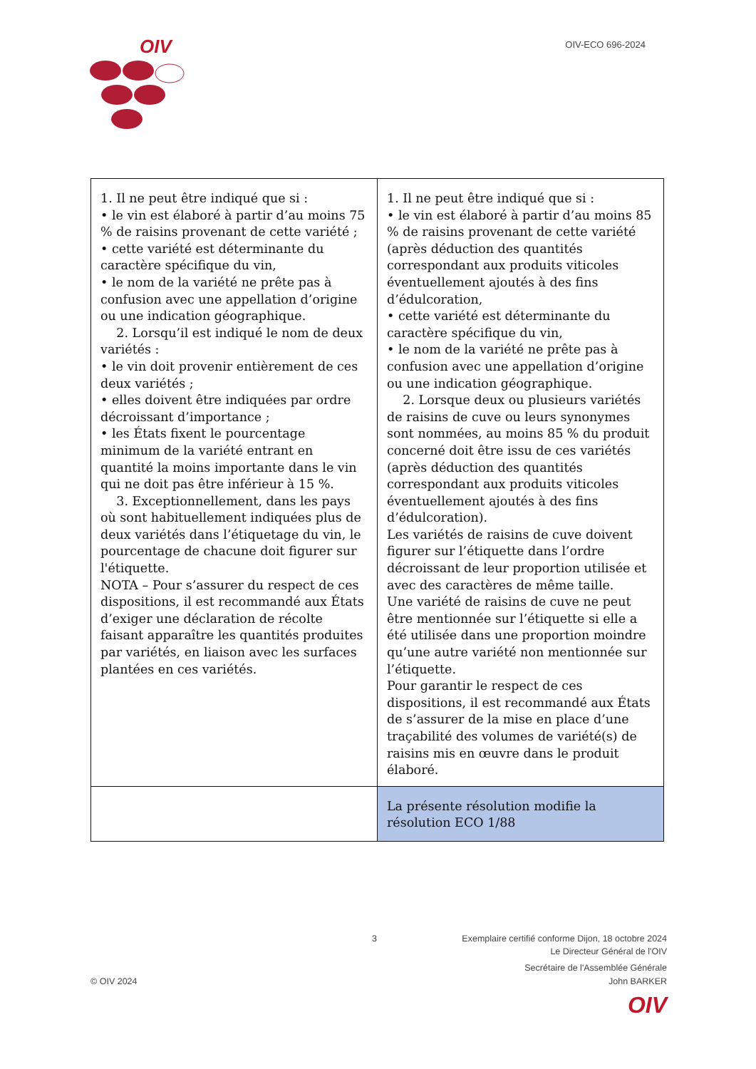OIV
OIV-ECO 696-2024
| 1. Il ne peut être indiqué que si : • le vin est élaboré à partir d’au moins 75 % de raisins provenant de cette variété ; • cette variété est déterminante du caractère spécifique du vin, • le nom de la variété ne prête pas à confusion avec une appellation d’origine ou une indication géographique. 2. Lorsqu’il est indiqué le nom de deux variétés : • le vin doit provenir entièrement de ces deux variétés ; • elles doivent être indiquées par ordre décroissant d’importance ; • les États fixent le pourcentage minimum de la variété entrant en quantité la moins importante dans le vin qui ne doit pas être inférieur à 15 %. 3. Exceptionnellement, dans les pays où sont habituellement indiquées plus de deux variétés dans l’étiquetage du vin, le pourcentage de chacune doit figurer sur l'étiquette. NOTA – Pour s’assurer du respect de ces dispositions, il est recommandé aux États d’exiger une déclaration de récolte faisant apparaître les quantités produites par variétés, en liaison avec les surfaces plantées en ces variétés. | 1. Il ne peut être indiqué que si : • le vin est élaboré à partir d’au moins 85 % de raisins provenant de cette variété (après déduction des quantités correspondant aux produits viticoles éventuellement ajoutés à des fins d’édulcoration, • cette variété est déterminante du caractère spécifique du vin, • le nom de la variété ne prête pas à confusion avec une appellation d’origine ou une indication géographique. 2. Lorsque deux ou plusieurs variétés de raisins de cuve ou leurs synonymes sont nommées, au moins 85 % du produit concerné doit être issu de ces variétés (après déduction des quantités correspondant aux produits viticoles éventuellement ajoutés à des fins d’édulcoration). Les variétés de raisins de cuve doivent figurer sur l’étiquette dans l’ordre décroissant de leur proportion utilisée et avec des caractères de même taille. Une variété de raisins de cuve ne peut être mentionnée sur l’étiquette si elle a été utilisée dans une proportion moindre qu’une autre variété non mentionnée sur l’étiquette. Pour garantir le respect de ces dispositions, il est recommandé aux États de s’assurer de la mise en place d’une traçabilité des volumes de variété(s) de raisins mis en œuvre dans le produit élaboré. |
| | La présente résolution modifie la résolution ECO 1/88 |
3 Exemplaire certifié conforme Dijon, 18 octobre 2024
Le Directeur Général de l'OIV
Secrétaire de l'Assemblée Générale
© OIV 2024 John BARKER
OIV